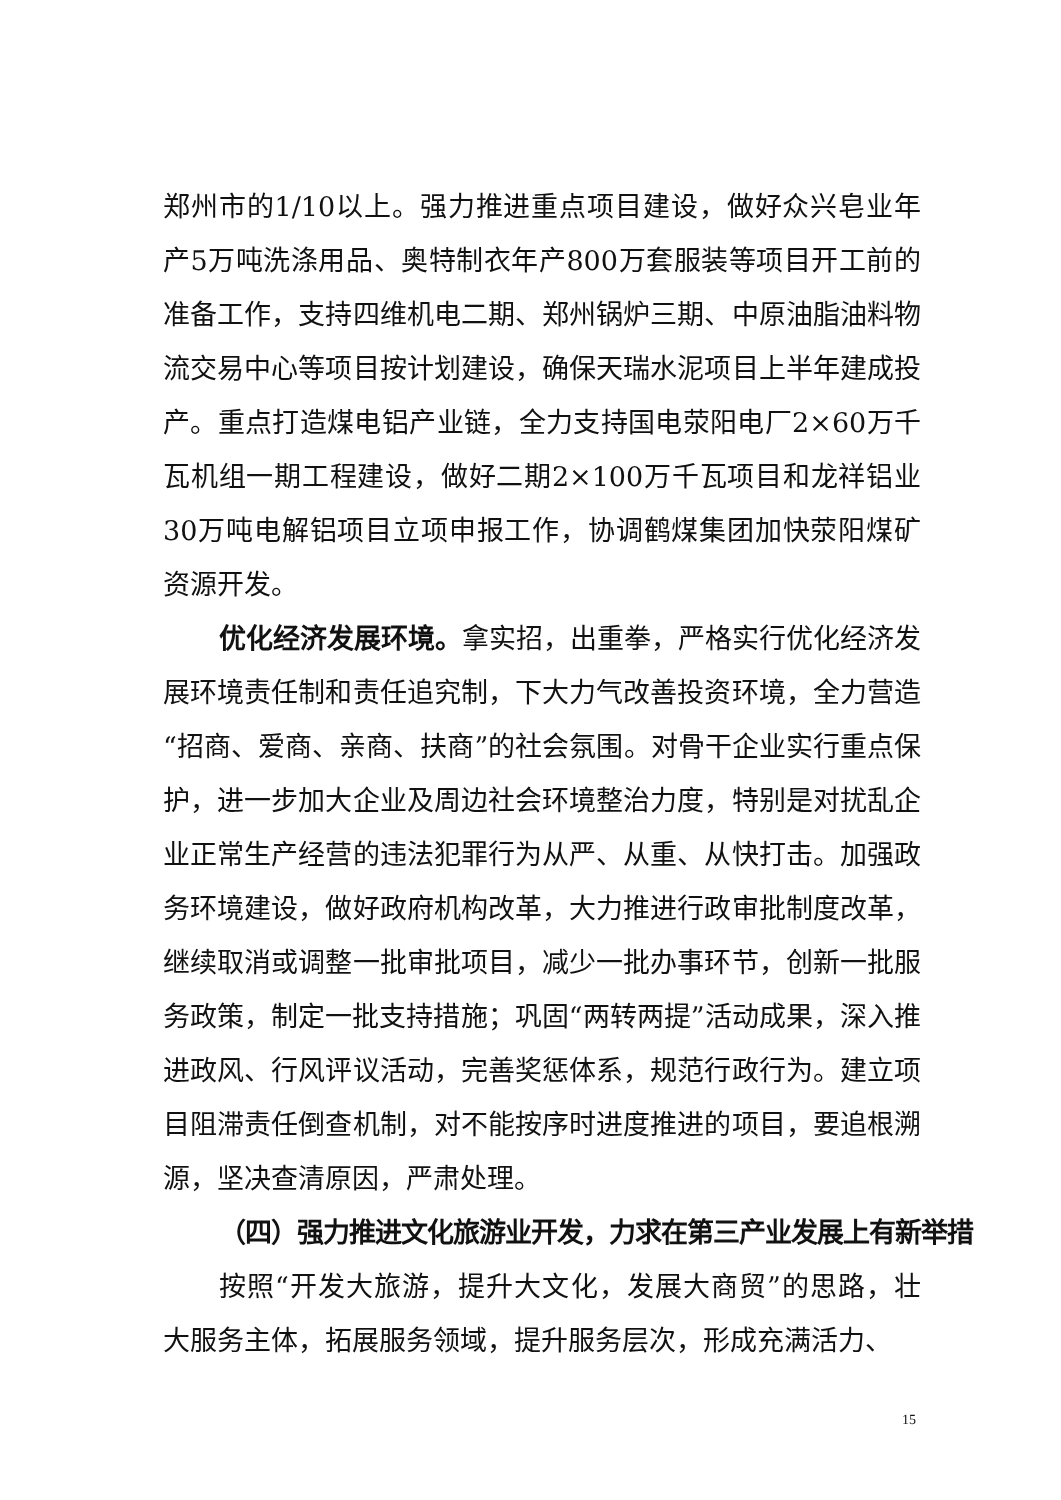郑州市的1/10以上。强力推进重点项目建设，做好众兴皂业年产5万吨洗涤用品、奥特制衣年产800万套服装等项目开工前的准备工作，支持四维机电二期、郑州锅炉三期、中原油脂油料物流交易中心等项目按计划建设，确保天瑞水泥项目上半年建成投产。重点打造煤电铝产业链，全力支持国电荥阳电厂2×60万千瓦机组一期工程建设，做好二期2×100万千瓦项目和龙祥铝业30万吨电解铝项目立项申报工作，协调鹤煤集团加快荥阳煤矿资源开发。
优化经济发展环境。拿实招，出重拳，严格实行优化经济发展环境责任制和责任追究制，下大力气改善投资环境，全力营造“招商、爱商、亲商、扶商”的社会氛围。对骨干企业实行重点保护，进一步加大企业及周边社会环境整治力度，特别是对扰乱企业正常生产经营的违法犯罪行为从严、从重、从快打击。加强政务环境建设，做好政府机构改革，大力推进行政审批制度改革，继续取消或调整一批审批项目，减少一批办事环节，创新一批服务政策，制定一批支持措施；巩固“两转两提”活动成果，深入推进政风、行风评议活动，完善奖惩体系，规范行政行为。建立项目阻滞责任倒查机制，对不能按序时进度推进的项目，要追根溯源，坚决查清原因，严肃处理。
（四）强力推进文化旅游业开发，力求在第三产业发展上有新举措
按照“开发大旅游，提升大文化，发展大商贸”的思路，壮大服务主体，拓展服务领域，提升服务层次，形成充满活力、
15